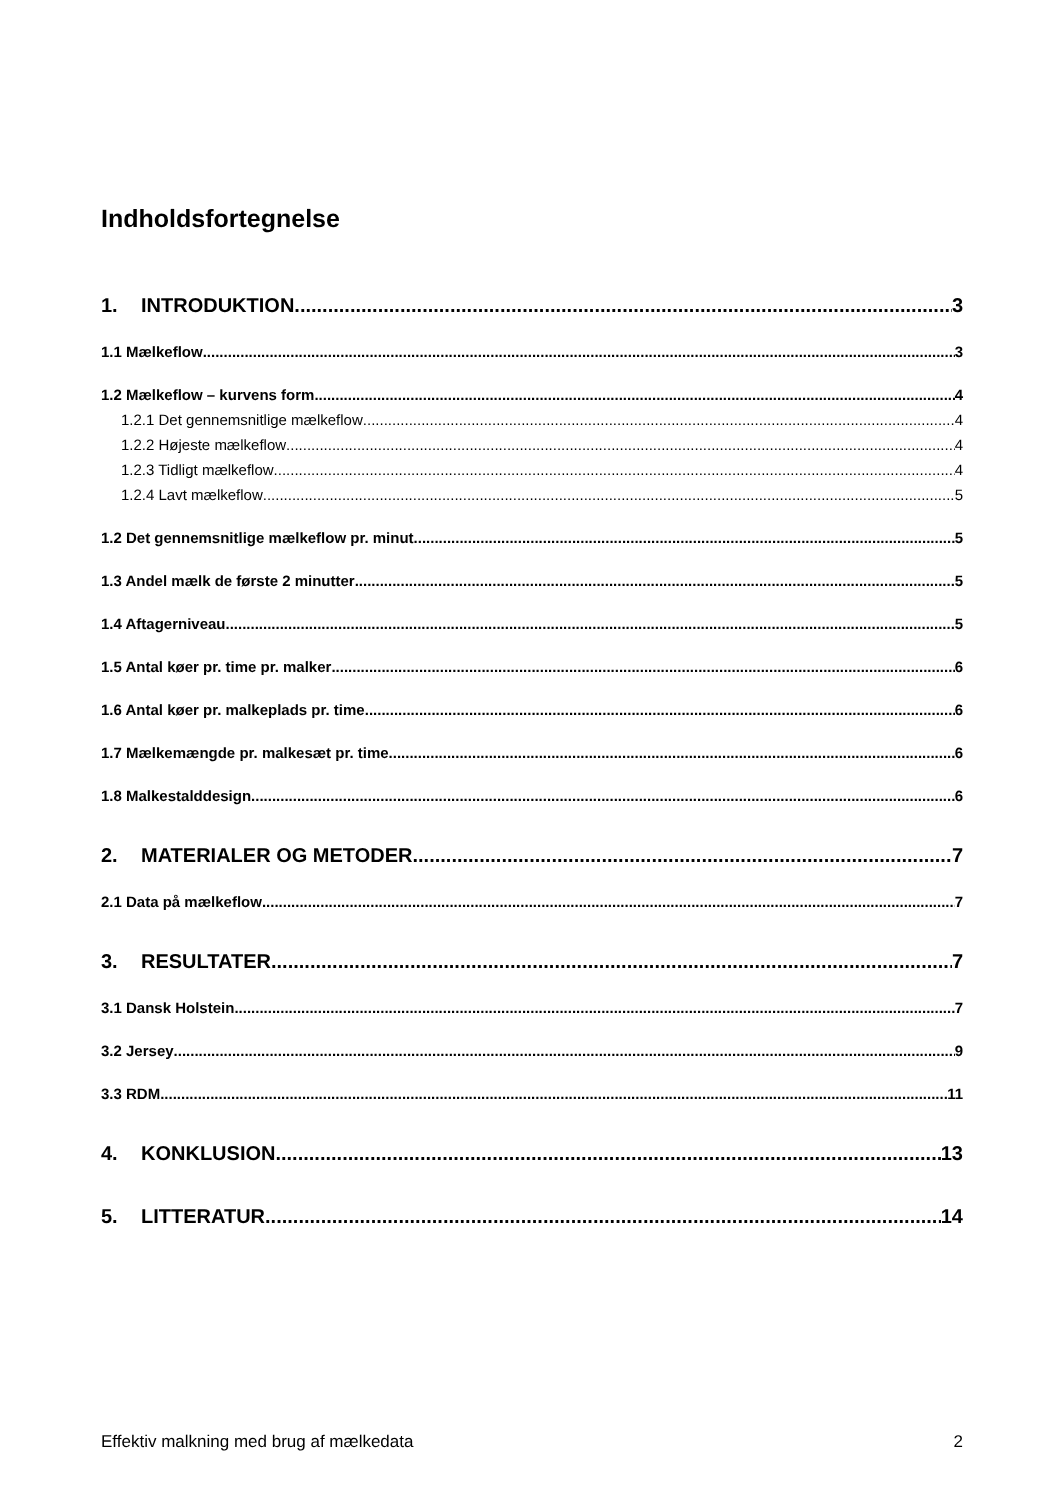Indholdsfortegnelse
1. INTRODUKTION 3
1.1 Mælkeflow 3
1.2 Mælkeflow – kurvens form 4
1.2.1 Det gennemsnitlige mælkeflow 4
1.2.2 Højeste mælkeflow 4
1.2.3 Tidligt mælkeflow 4
1.2.4 Lavt mælkeflow 5
1.2 Det gennemsnitlige mælkeflow pr. minut 5
1.3 Andel mælk de første 2 minutter 5
1.4 Aftagerniveau 5
1.5 Antal køer pr. time pr. malker 6
1.6 Antal køer pr. malkeplads pr. time 6
1.7 Mælkemængde pr. malkesæt pr. time 6
1.8 Malkestalddesign 6
2. MATERIALER OG METODER 7
2.1 Data på mælkeflow 7
3. RESULTATER 7
3.1 Dansk Holstein 7
3.2 Jersey 9
3.3 RDM 11
4. KONKLUSION 13
5. LITTERATUR 14
Effektiv malkning med brug af mælkedata 2